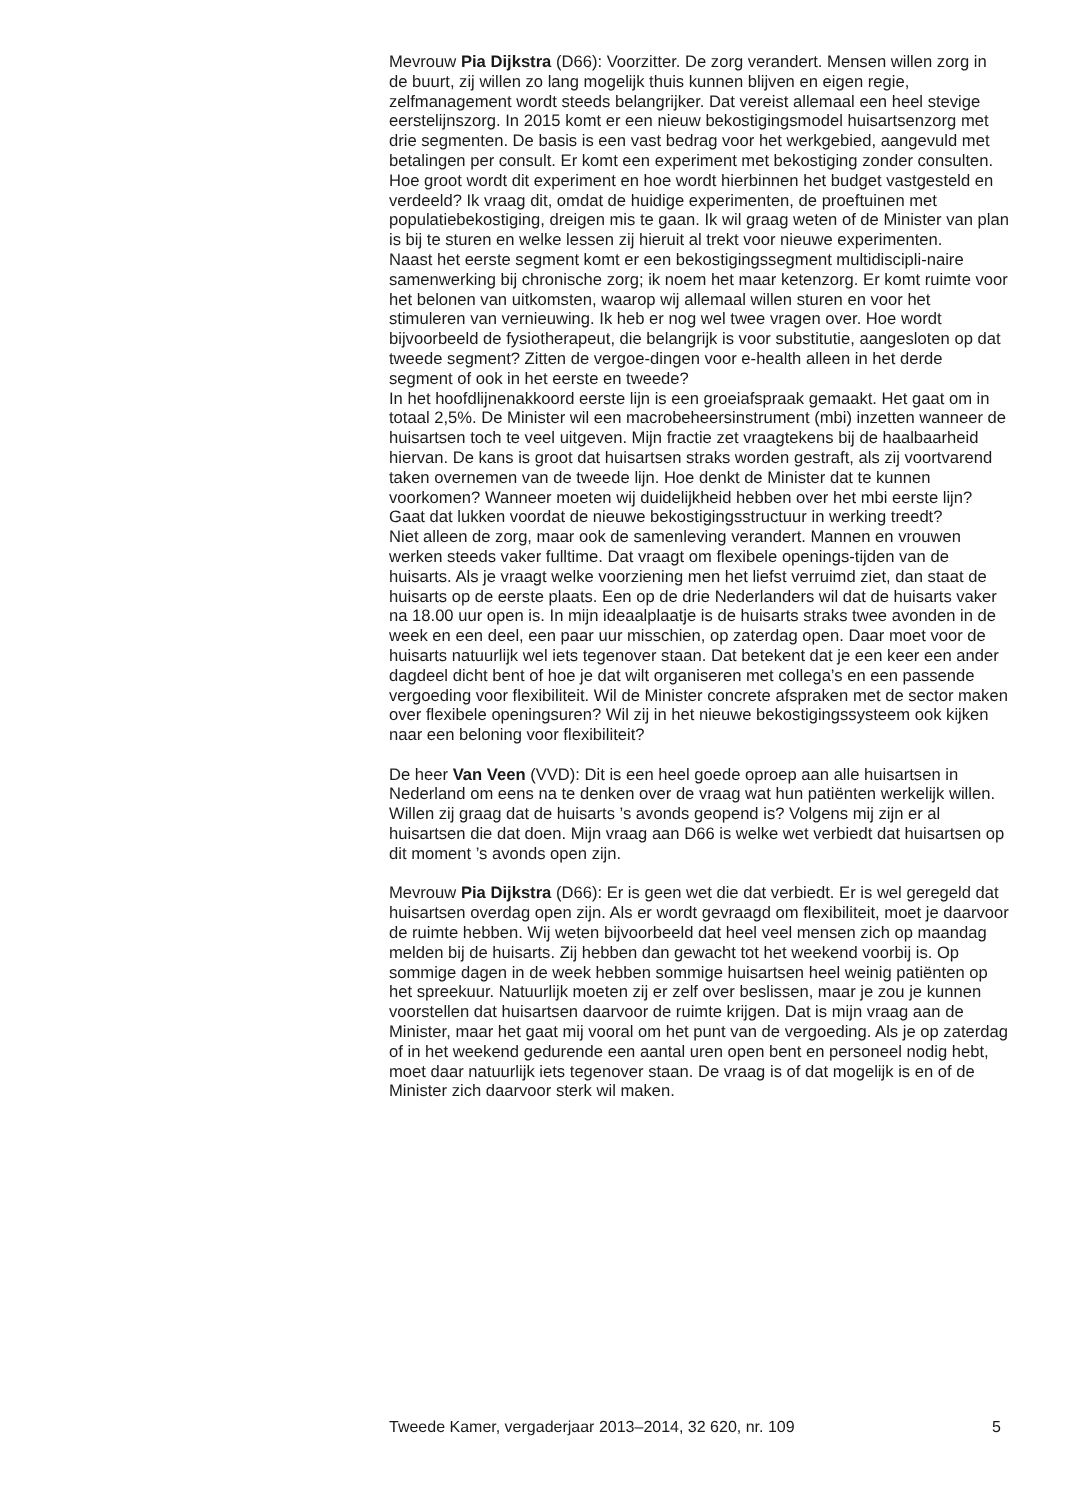Mevrouw Pia Dijkstra (D66): Voorzitter. De zorg verandert. Mensen willen zorg in de buurt, zij willen zo lang mogelijk thuis kunnen blijven en eigen regie, zelfmanagement wordt steeds belangrijker. Dat vereist allemaal een heel stevige eerstelijnszorg. In 2015 komt er een nieuw bekostigingsmodel huisartsenzorg met drie segmenten. De basis is een vast bedrag voor het werkgebied, aangevuld met betalingen per consult. Er komt een experiment met bekostiging zonder consulten. Hoe groot wordt dit experiment en hoe wordt hierbinnen het budget vastgesteld en verdeeld? Ik vraag dit, omdat de huidige experimenten, de proeftuinen met populatiebekostiging, dreigen mis te gaan. Ik wil graag weten of de Minister van plan is bij te sturen en welke lessen zij hieruit al trekt voor nieuwe experimenten.
Naast het eerste segment komt er een bekostigingssegment multidiscipli-naire samenwerking bij chronische zorg; ik noem het maar ketenzorg. Er komt ruimte voor het belonen van uitkomsten, waarop wij allemaal willen sturen en voor het stimuleren van vernieuwing. Ik heb er nog wel twee vragen over. Hoe wordt bijvoorbeeld de fysiotherapeut, die belangrijk is voor substitutie, aangesloten op dat tweede segment? Zitten de vergoe-dingen voor e-health alleen in het derde segment of ook in het eerste en tweede?
In het hoofdlijnenakkoord eerste lijn is een groeiafspraak gemaakt. Het gaat om in totaal 2,5%. De Minister wil een macrobeheersinstrument (mbi) inzetten wanneer de huisartsen toch te veel uitgeven. Mijn fractie zet vraagtekens bij de haalbaarheid hiervan. De kans is groot dat huisartsen straks worden gestraft, als zij voortvarend taken overnemen van de tweede lijn. Hoe denkt de Minister dat te kunnen voorkomen? Wanneer moeten wij duidelijkheid hebben over het mbi eerste lijn? Gaat dat lukken voordat de nieuwe bekostigingsstructuur in werking treedt?
Niet alleen de zorg, maar ook de samenleving verandert. Mannen en vrouwen werken steeds vaker fulltime. Dat vraagt om flexibele openings-tijden van de huisarts. Als je vraagt welke voorziening men het liefst verruimd ziet, dan staat de huisarts op de eerste plaats. Een op de drie Nederlanders wil dat de huisarts vaker na 18.00 uur open is. In mijn ideaalplaatje is de huisarts straks twee avonden in de week en een deel, een paar uur misschien, op zaterdag open. Daar moet voor de huisarts natuurlijk wel iets tegenover staan. Dat betekent dat je een keer een ander dagdeel dicht bent of hoe je dat wilt organiseren met collega’s en een passende vergoeding voor flexibiliteit. Wil de Minister concrete afspraken met de sector maken over flexibele openingsuren? Wil zij in het nieuwe bekostigingssysteem ook kijken naar een beloning voor flexibiliteit?
De heer Van Veen (VVD): Dit is een heel goede oproep aan alle huisartsen in Nederland om eens na te denken over de vraag wat hun patiënten werkelijk willen. Willen zij graag dat de huisarts ’s avonds geopend is? Volgens mij zijn er al huisartsen die dat doen. Mijn vraag aan D66 is welke wet verbiedt dat huisartsen op dit moment ’s avonds open zijn.
Mevrouw Pia Dijkstra (D66): Er is geen wet die dat verbiedt. Er is wel geregeld dat huisartsen overdag open zijn. Als er wordt gevraagd om flexibiliteit, moet je daarvoor de ruimte hebben. Wij weten bijvoorbeeld dat heel veel mensen zich op maandag melden bij de huisarts. Zij hebben dan gewacht tot het weekend voorbij is. Op sommige dagen in de week hebben sommige huisartsen heel weinig patiënten op het spreekuur. Natuurlijk moeten zij er zelf over beslissen, maar je zou je kunnen voorstellen dat huisartsen daarvoor de ruimte krijgen. Dat is mijn vraag aan de Minister, maar het gaat mij vooral om het punt van de vergoeding. Als je op zaterdag of in het weekend gedurende een aantal uren open bent en personeel nodig hebt, moet daar natuurlijk iets tegenover staan. De vraag is of dat mogelijk is en of de Minister zich daarvoor sterk wil maken.
Tweede Kamer, vergaderjaar 2013–2014, 32 620, nr. 109 5